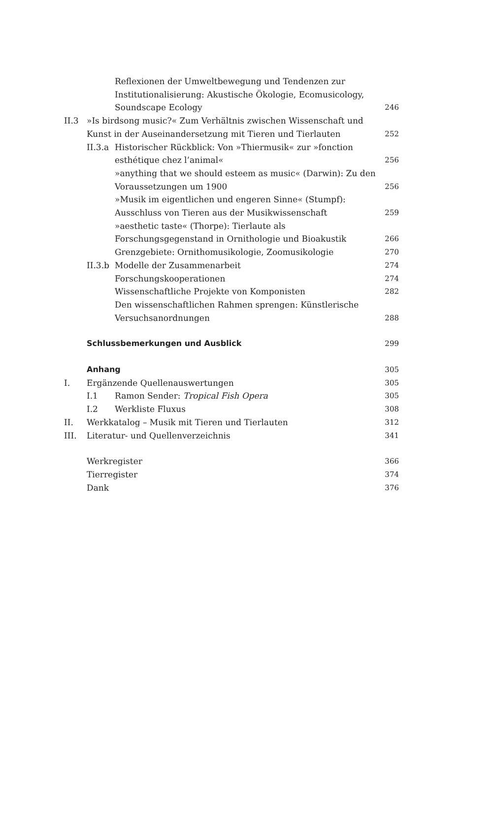Reflexionen der Umweltbewegung und Tendenzen zur Institutionalisierung: Akustische Ökologie, Ecomusicology, Soundscape Ecology 246
II.3 »Is birdsong music?« Zum Verhältnis zwischen Wissenschaft und Kunst in der Auseinandersetzung mit Tieren und Tierlauten 252
II.3.a Historischer Rückblick: Von »Thiermusik« zur »fonction esthétique chez l’animal« 256
»anything that we should esteem as music« (Darwin): Zu den Voraussetzungen um 1900 256
»Musik im eigentlichen und engeren Sinne« (Stumpf): Ausschluss von Tieren aus der Musikwissenschaft 259
»aesthetic taste« (Thorpe): Tierlaute als Forschungsgegenstand in Ornithologie und Bioakustik 266
Grenzgebiete: Ornithomusikologie, Zoomusikologie 270
II.3.b Modelle der Zusammenarbeit 274
Forschungskooperationen 274
Wissenschaftliche Projekte von Komponisten 282
Den wissenschaftlichen Rahmen sprengen: Künstlerische Versuchsanordnungen 288
Schlussbemerkungen und Ausblick 299
Anhang 305
I. Ergänzende Quellenauswertungen 305
I.1 Ramon Sender: Tropical Fish Opera 305
I.2 Werkliste Fluxus 308
II. Werkkatalog – Musik mit Tieren und Tierlauten 312
III. Literatur- und Quellenverzeichnis 341
Werkregister 366
Tierregister 374
Dank 376